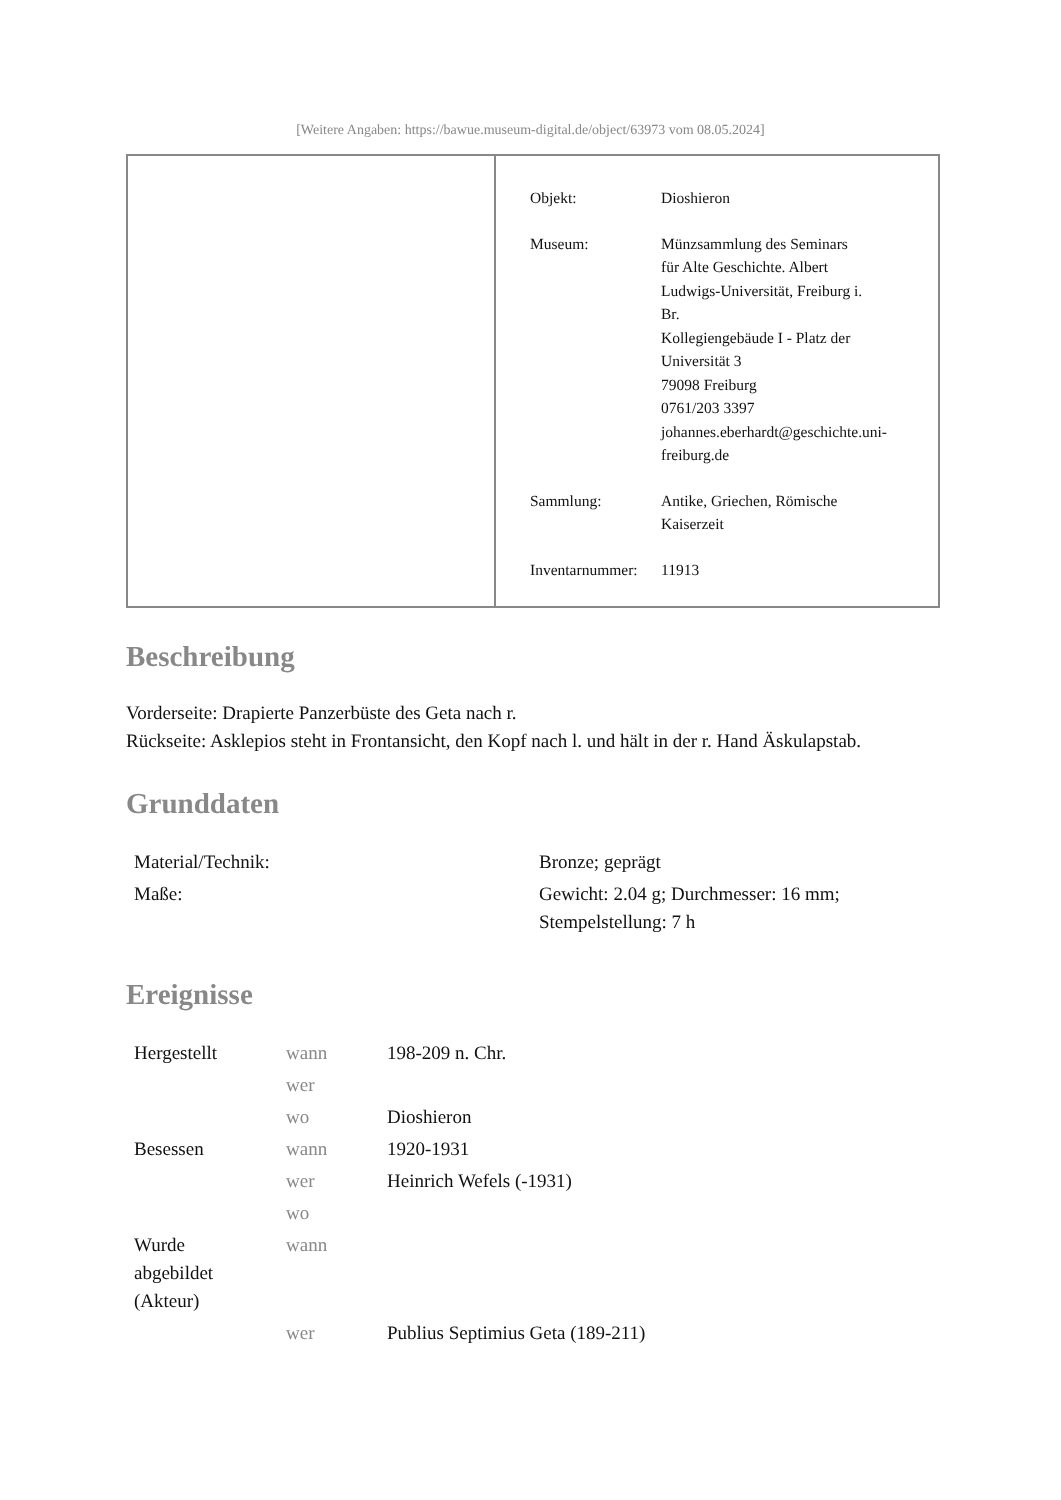[Weitere Angaben: https://bawue.museum-digital.de/object/63973 vom 08.05.2024]
| Objekt: | Dioshieron |
| Museum: | Münzsammlung des Seminars für Alte Geschichte. Albert Ludwigs-Universität, Freiburg i. Br. Kollegiengebäude I - Platz der Universität 3 79098 Freiburg 0761/203 3397 johannes.eberhardt@geschichte.uni- freiburg.de |
| Sammlung: | Antike, Griechen, Römische Kaiserzeit |
| Inventarnummer: | 11913 |
Beschreibung
Vorderseite: Drapierte Panzerbüste des Geta nach r.
Rückseite: Asklepios steht in Frontansicht, den Kopf nach l. und hält in der r. Hand Äskulapstab.
Grunddaten
| Material/Technik: | Bronze; geprägt |
| Maße: | Gewicht: 2.04 g; Durchmesser: 16 mm; Stempelstellung: 7 h |
Ereignisse
| Hergestellt | wann | 198-209 n. Chr. |
| | wer | |
| | wo | Dioshieron |
| Besessen | wann | 1920-1931 |
| | wer | Heinrich Wefels (-1931) |
| | wo | |
| Wurde abgebildet (Akteur) | wann | |
| | wer | Publius Septimius Geta (189-211) |